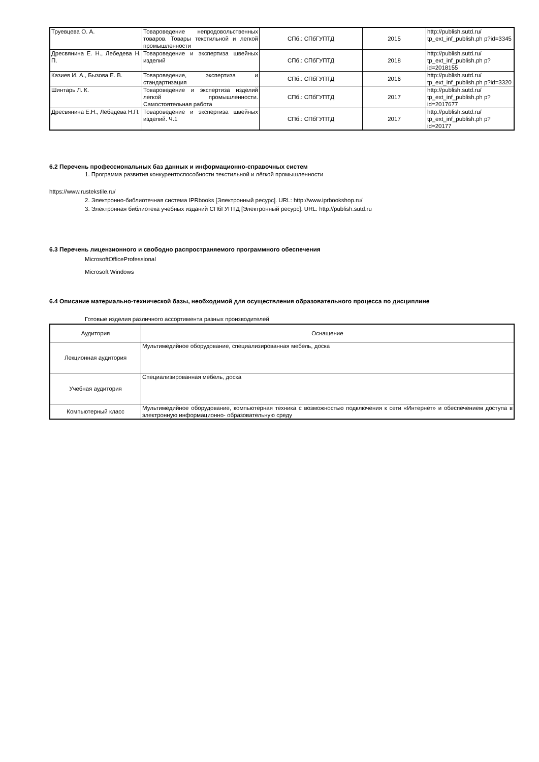| Труевцева О. А. | Товароведение непродовольственных товаров. Товары текстильной и легкой промышленности | СПб.: СПбГУПТД | 2015 | http://publish.sutd.ru/ tp_ext_inf_publish.ph p?id=3345 |
| Дресвянина Е. Н., Лебедева Н. П. | Товароведение и экспертиза швейных изделий | СПб.: СПбГУПТД | 2018 | http://publish.sutd.ru/ tp_ext_inf_publish.ph p?id=2018155 |
| Казиев И. А., Бызова Е. В. | Товароведение, экспертиза и стандартизация | СПб.: СПбГУПТД | 2016 | http://publish.sutd.ru/ tp_ext_inf_publish.ph p?id=3320 |
| Шинтарь Л. К. | Товароведение и экспертиза изделий легкой промышленности. Самостоятельная работа | СПб.: СПбГУПТД | 2017 | http://publish.sutd.ru/ tp_ext_inf_publish.ph p?id=2017677 |
| Дресвянина Е.Н., Лебедева Н.П. | Товароведение и экспертиза швейных изделий. Ч.1 | СПб.: СПбГУПТД | 2017 | http://publish.sutd.ru/ tp_ext_inf_publish.ph p?id=20177 |
6.2 Перечень профессиональных баз данных и информационно-справочных систем
1. Программа развития конкурентоспособности текстильной и лёгкой промышленности
https://www.rustekstile.ru/
2. Электронно-библиотечная система IPRbooks [Электронный ресурс]. URL: http://www.iprbookshop.ru/
3. Электронная библиотека учебных изданий СПбГУПТД [Электронный ресурс]. URL: http://publish.sutd.ru
6.3 Перечень лицензионного и свободно распространяемого программного обеспечения
MicrosoftOfficeProfessional
Microsoft Windows
6.4 Описание материально-технической базы, необходимой для осуществления образовательного процесса по дисциплине
Готовые изделия различного ассортимента разных производителей
| Аудитория | Оснащение |
| --- | --- |
| Лекционная аудитория | Мультимедийное оборудование, специализированная мебель, доска |
| Учебная аудитория | Специализированная мебель, доска |
| Компьютерный класс | Мультимедийное оборудование, компьютерная техника с возможностью подключения к сети «Интернет» и обеспечением доступа в электронную информационно- образовательную среду |